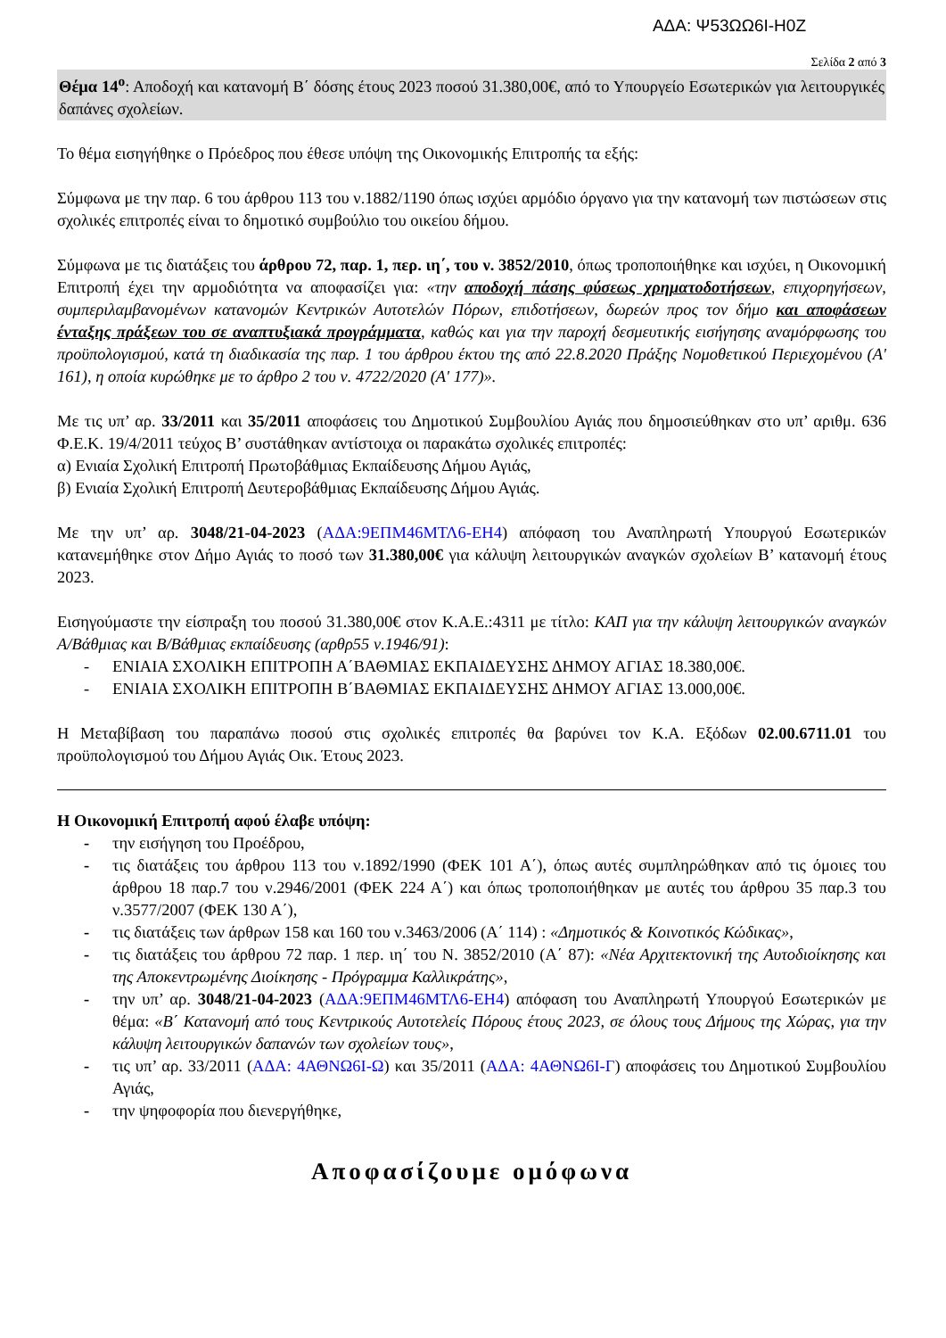ΑΔΑ: Ψ53ΩΩ6Ι-Η0Ζ
Σελίδα 2 από 3
Θέμα 14<sup>ο</sup>: Αποδοχή και κατανομή Β΄ δόσης έτους 2023 ποσού 31.380,00€, από το Υπουργείο Εσωτερικών για λειτουργικές δαπάνες σχολείων.
Το θέμα εισηγήθηκε ο Πρόεδρος που έθεσε υπόψη της Οικονομικής Επιτροπής τα εξής:
Σύμφωνα με την παρ. 6 του άρθρου 113 του ν.1882/1190 όπως ισχύει αρμόδιο όργανο για την κατανομή των πιστώσεων στις σχολικές επιτροπές είναι το δημοτικό συμβούλιο του οικείου δήμου.
Σύμφωνα με τις διατάξεις του άρθρου 72, παρ. 1, περ. ιη΄, του ν. 3852/2010, όπως τροποποιήθηκε και ισχύει, η Οικονομική Επιτροπή έχει την αρμοδιότητα να αποφασίζει για: «την αποδοχή πάσης φύσεως χρηματοδοτήσεων, επιχορηγήσεων, συμπεριλαμβανομένων κατανομών Κεντρικών Αυτοτελών Πόρων, επιδοτήσεων, δωρεών προς τον δήμο και αποφάσεων ένταξης πράξεων του σε αναπτυξιακά προγράμματα, καθώς και για την παροχή δεσμευτικής εισήγησης αναμόρφωσης του προϋπολογισμού, κατά τη διαδικασία της παρ. 1 του άρθρου έκτου της από 22.8.2020 Πράξης Νομοθετικού Περιεχομένου (Α' 161), η οποία κυρώθηκε με το άρθρο 2 του ν. 4722/2020 (Α' 177)».
Με τις υπ’ αρ. 33/2011 και 35/2011 αποφάσεις του Δημοτικού Συμβουλίου Αγιάς που δημοσιεύθηκαν στο υπ’ αριθμ. 636 Φ.Ε.Κ. 19/4/2011 τεύχος Β’ συστάθηκαν αντίστοιχα οι παρακάτω σχολικές επιτροπές:
α) Ενιαία Σχολική Επιτροπή Πρωτοβάθμιας Εκπαίδευσης Δήμου Αγιάς,
β) Ενιαία Σχολική Επιτροπή Δευτεροβάθμιας Εκπαίδευσης Δήμου Αγιάς.
Με την υπ’ αρ. 3048/21-04-2023 (ΑΔΑ:9ΕΠΜ46ΜΤΛ6-ΕΗ4) απόφαση του Αναπληρωτή Υπουργού Εσωτερικών κατανεμήθηκε στον Δήμο Αγιάς το ποσό των 31.380,00€ για κάλυψη λειτουργικών αναγκών σχολείων Β’ κατανομή έτους 2023.
Εισηγούμαστε την είσπραξη του ποσού 31.380,00€ στον Κ.Α.Ε.:4311 με τίτλο: ΚΑΠ για την κάλυψη λειτουργικών αναγκών Α/Βάθμιας και Β/Βάθμιας εκπαίδευσης (αρθρ55 ν.1946/91):
- ΕΝΙΑΙΑ ΣΧΟΛΙΚΗ ΕΠΙΤΡΟΠΗ Α΄ΒΑΘΜΙΑΣ ΕΚΠΑΙΔΕΥΣΗΣ ΔΗΜΟΥ ΑΓΙΑΣ 18.380,00€.
- ΕΝΙΑΙΑ ΣΧΟΛΙΚΗ ΕΠΙΤΡΟΠΗ Β΄ΒΑΘΜΙΑΣ ΕΚΠΑΙΔΕΥΣΗΣ ΔΗΜΟΥ ΑΓΙΑΣ 13.000,00€.
Η Μεταβίβαση του παραπάνω ποσού στις σχολικές επιτροπές θα βαρύνει τον Κ.Α. Εξόδων 02.00.6711.01 του προϋπολογισμού του Δήμου Αγιάς Οικ. Έτους 2023.
Η Οικονομική Επιτροπή αφού έλαβε υπόψη:
- την εισήγηση του Προέδρου,
- τις διατάξεις του άρθρου 113 του ν.1892/1990 (ΦΕΚ 101 Α΄), όπως αυτές συμπληρώθηκαν από τις όμοιες του άρθρου 18 παρ.7 του ν.2946/2001 (ΦΕΚ 224 Α΄) και όπως τροποποιήθηκαν με αυτές του άρθρου 35 παρ.3 του ν.3577/2007 (ΦΕΚ 130 Α΄),
- τις διατάξεις των άρθρων 158 και 160 του ν.3463/2006 (Α΄ 114) : «Δημοτικός & Κοινοτικός Κώδικας»,
- τις διατάξεις του άρθρου 72 παρ. 1 περ. ιη΄ του Ν. 3852/2010 (Α΄ 87): «Νέα Αρχιτεκτονική της Αυτοδιοίκησης και της Αποκεντρωμένης Διοίκησης - Πρόγραμμα Καλλικράτης»,
- την υπ’ αρ. 3048/21-04-2023 (ΑΔΑ:9ΕΠΜ46ΜΤΛ6-ΕΗ4) απόφαση του Αναπληρωτή Υπουργού Εσωτερικών με θέμα: «Β΄ Κατανομή από τους Κεντρικούς Αυτοτελείς Πόρους έτους 2023, σε όλους τους Δήμους της Χώρας, για την κάλυψη λειτουργικών δαπανών των σχολείων τους»,
- τις υπ’ αρ. 33/2011 (ΑΔΑ: 4ΑΘΝΩ6Ι-Ω) και 35/2011 (ΑΔΑ: 4ΑΘΝΩ6Ι-Γ) αποφάσεις του Δημοτικού Συμβουλίου Αγιάς,
- την ψηφοφορία που διενεργήθηκε,
Αποφασίζουμε ομόφωνα